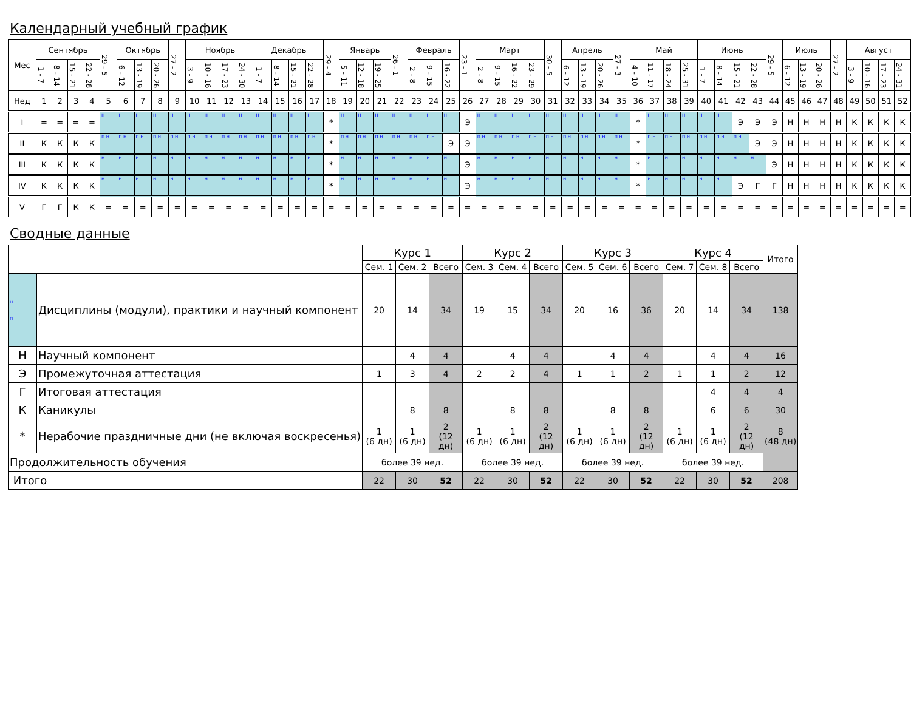Календарный учебный график
| Мес | Сентябрь | | | | 29 - 5 | Октябрь | | | 27 - 2 | Ноябрь | | | | Декабрь | | | | 29 - 4 | Январь | | | 26 - 1 | Февраль | | | 23 - 1 | Март | | | | 30 - 5 | Апрель | | | 27 - 3 | Май | | | | Июнь | | | | 29 - 5 | Июль | | | 27 - 2 | Август | | | |
| --- | --- | --- | --- | --- | --- | --- | --- | --- | --- | --- | --- | --- | --- | --- | --- | --- | --- | --- | --- | --- | --- | --- | --- | --- | --- | --- | --- | --- | --- | --- | --- | --- | --- | --- | --- | --- | --- | --- | --- | --- | --- | --- | --- | --- | --- | --- | --- | --- | --- | --- | --- | --- |
| | 1 - 7 | 8 - 14 | 15 - 21 | 22 - 28 | | 6 - 12 | 13 - 19 | 20 - 26 | | 3 - 9 | 10 - 16 | 17 - 23 | 24 - 30 | 1 - 7 | 8 - 14 | 15 - 21 | 22 - 28 | | 5 - 11 | 12 - 18 | 19 - 25 | | 2 - 8 | 9 - 15 | 16 - 22 | | 2 - 8 | 9 - 15 | 16 - 22 | 23 - 29 | | 6 - 12 | 13 - 19 | 20 - 26 | | 4 - 10 | 11 - 17 | 18 - 24 | 25 - 31 | 1 - 7 | 8 - 14 | 15 - 21 | 22 - 28 | | 6 - 12 | 13 - 19 | 20 - 26 | | 3 - 9 | 10 - 16 | 17 - 23 | 24 - 31 |
| Нед | 1 | 2 | 3 | 4 | 5 | 6 | 7 | 8 | 9 | 10 | 11 | 12 | 13 | 14 | 15 | 16 | 17 | 18 | 19 | 20 | 21 | 22 | 23 | 24 | 25 | 26 | 27 | 28 | 29 | 30 | 31 | 32 | 33 | 34 | 35 | 36 | 37 | 38 | 39 | 40 | 41 | 42 | 43 | 44 | 45 | 46 | 47 | 48 | 49 | 50 | 51 | 52 |
| I | = | = | = | = | н | н | н | н | н | н | н | н | н | н | н | н | н | * | н | н | н | н | н | н | н | Э | н | н | н | н | н | н | н | н | н | * | н | н | н | н | н | Э | Э | Э | Н | Н | Н | Н | К | К | К | К |
| II | К | К | К | К | п н | п н | п н | п н | п н | п н | п н | п н | п н | п н | п н | п н | п н | * | п н | п н | п н | п н | п н | п н | Э | Э | п н | п н | п н | п н | п н | п н | п н | п н | п н | * | п н | п н | п н | п н | п н | п н | Э | Э | Н | Н | Н | Н | К | К | К | К |
| III | К | К | К | К | н | н | н | н | н | н | н | н | н | н | н | н | н | * | н | н | н | н | н | н | н | Э | н | н | н | н | н | н | н | н | н | * | н | н | н | н | н | н | н | Э | Н | Н | Н | Н | К | К | К | К |
| IV | К | К | К | К | н | н | н | н | н | н | н | н | н | н | н | н | н | * | н | н | н | н | н | н | н | Э | н | н | н | н | н | н | н | н | н | * | н | н | н | н | н | Э | Г | Г | Н | Н | Н | Н | К | К | К | К |
| V | Г | Г | К | К | = | = | = | = | = | = | = | = | = | = | = | = | = | = | = | = | = | = | = | = | = | = | = | = | = | = | = | = | = | = | = | = | = | = | = | = | = | = | = | = | = | = | = | = | = | = | = | = |
Сводные данные
| | | Курс 1 | | | Курс 2 | | | Курс 3 | | | Курс 4 | | | Итого |
| --- | --- | --- | --- | --- | --- | --- | --- | --- | --- | --- | --- | --- | --- | --- |
| | | Сем. 1 | Сем. 2 | Всего | Сем. 3 | Сем. 4 | Всего | Сем. 5 | Сем. 6 | Всего | Сем. 7 | Сем. 8 | Всего | |
| н п | Дисциплины (модули), практики и научный компонент | 20 | 14 | 34 | 19 | 15 | 34 | 20 | 16 | 36 | 20 | 14 | 34 | 138 |
| Н | Научный компонент | | 4 | 4 | | 4 | 4 | | 4 | 4 | | 4 | 4 | 16 |
| Э | Промежуточная аттестация | 1 | 3 | 4 | 2 | 2 | 4 | 1 | 1 | 2 | 1 | 1 | 2 | 12 |
| Г | Итоговая аттестация | | | | | | | | | | | 4 | 4 | 4 |
| К | Каникулы | | 8 | 8 | | 8 | 8 | | 8 | 8 | | 6 | 6 | 30 |
| * | Нерабочие праздничные дни (не включая воскресенья) | 1 (6 дн) | 1 (6 дн) | 2 (12 дн) | 1 (6 дн) | 1 (6 дн) | 2 (12 дн) | 1 (6 дн) | 1 (6 дн) | 2 (12 дн) | 1 (6 дн) | 1 (6 дн) | 2 (12 дн) | 8 (48 дн) |
| Продолжительность обучения | | более 39 нед. | | | более 39 нед. | | | более 39 нед. | | | более 39 нед. | | | |
| Итого | | 22 | 30 | 52 | 22 | 30 | 52 | 22 | 30 | 52 | 22 | 30 | 52 | 208 |